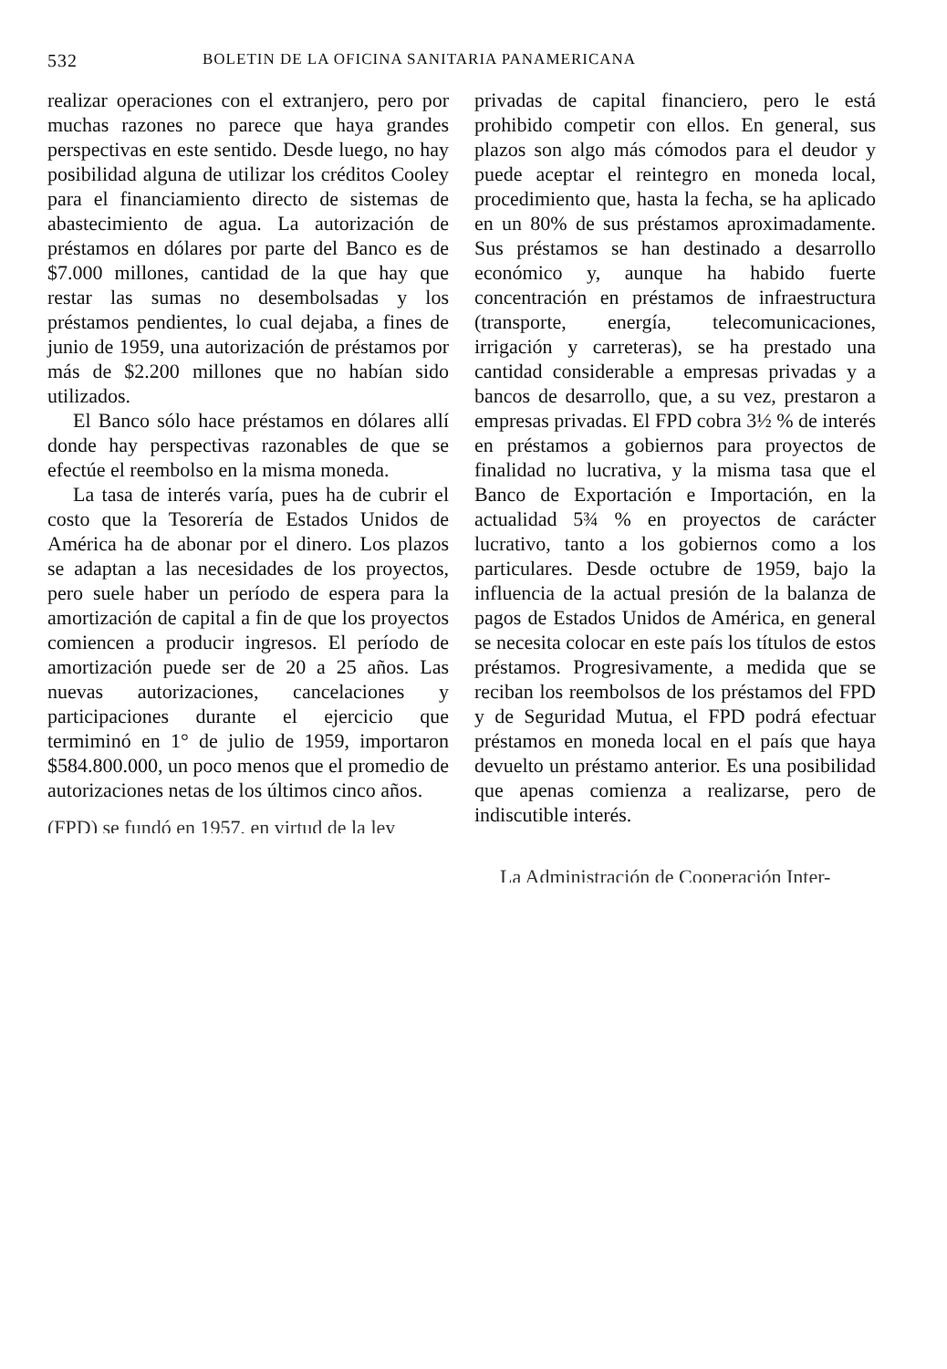532 BOLETIN DE LA OFICINA SANITARIA PANAMERICANA
realizar operaciones con el extranjero, pero por muchas razones no parece que haya grandes perspectivas en este sentido. Desde luego, no hay posibilidad alguna de utilizar los créditos Cooley para el financiamiento directo de sistemas de abastecimiento de agua. La autorización de préstamos en dólares por parte del Banco es de $7.000 millones, cantidad de la que hay que restar las sumas no desembolsadas y los préstamos pendientes, lo cual dejaba, a fines de junio de 1959, una autorización de préstamos por más de $2.200 millones que no habían sido utilizados.
El Banco sólo hace préstamos en dólares allí donde hay perspectivas razonables de que se efectúe el reembolso en la misma moneda.
La tasa de interés varía, pues ha de cubrir el costo que la Tesorería de Estados Unidos de América ha de abonar por el dinero. Los plazos se adaptan a las necesidades de los proyectos, pero suele haber un período de espera para la amortización de capital a fin de que los proyectos comiencen a producir ingresos. El período de amortización puede ser de 20 a 25 años. Las nuevas autorizaciones, cancelaciones y participaciones durante el ejercicio que termiminó en 1° de julio de 1959, importaron $584.800.000, un poco menos que el promedio de autorizaciones netas de los últimos cinco años.
(FPD) se fundó en 1957, en virtud de la ley
privadas de capital financiero, pero le está prohibido competir con ellos. En general, sus plazos son algo más cómodos para el deudor y puede aceptar el reintegro en moneda local, procedimiento que, hasta la fecha, se ha aplicado en un 80% de sus préstamos aproximadamente. Sus préstamos se han destinado a desarrollo económico y, aunque ha habido fuerte concentración en préstamos de infraestructura (transporte, energía, telecomunicaciones, irrigación y carreteras), se ha prestado una cantidad considerable a empresas privadas y a bancos de desarrollo, que, a su vez, prestaron a empresas privadas. El FPD cobra 3½ % de interés en préstamos a gobiernos para proyectos de finalidad no lucrativa, y la misma tasa que el Banco de Exportación e Importación, en la actualidad 5¾ % en proyectos de carácter lucrativo, tanto a los gobiernos como a los particulares. Desde octubre de 1959, bajo la influencia de la actual presión de la balanza de pagos de Estados Unidos de América, en general se necesita colocar en este país los títulos de estos préstamos. Progresivamente, a medida que se reciban los reembolsos de los préstamos del FPD y de Seguridad Mutua, el FPD podrá efectuar préstamos en moneda local en el país que haya devuelto un préstamo anterior. Es una posibilidad que apenas comienza a realizarse, pero de indiscutible interés.
La Administración de Cooperación Inter-